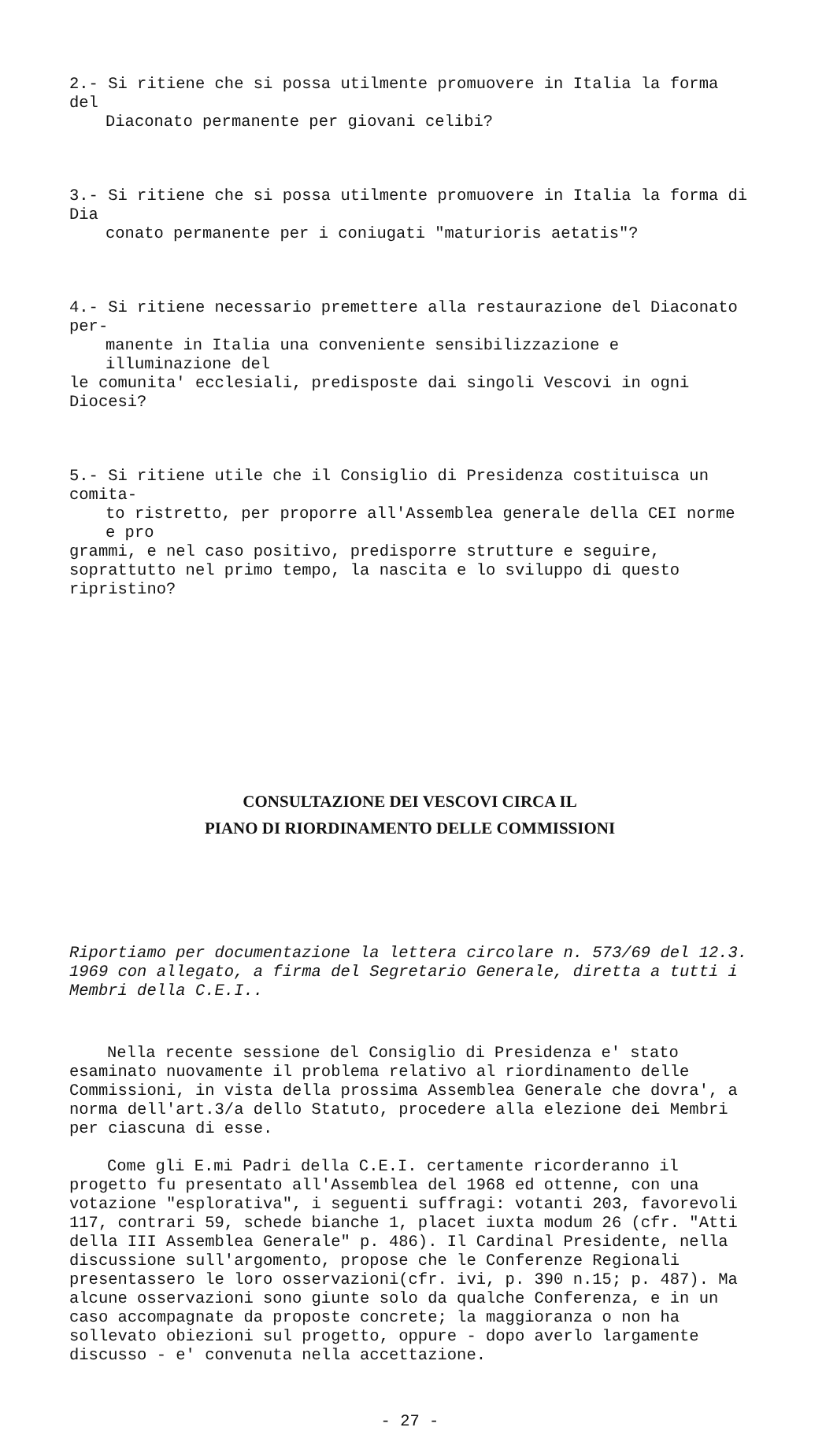2.- Si ritiene che si possa utilmente promuovere in Italia la forma del
Diaconato permanente per giovani celibi?
3.- Si ritiene che si possa utilmente promuovere in Italia la forma di Dia
conato permanente per i coniugati "maturioris aetatis"?
4.- Si ritiene necessario premettere alla restaurazione del Diaconato per-
manente in Italia una conveniente sensibilizzazione e illuminazione del
le comunita' ecclesiali, predisposte dai singoli Vescovi in ogni Diocesi?
5.- Si ritiene utile che il Consiglio di Presidenza costituisca un comita-
to ristretto, per proporre all'Assemblea generale della CEI norme e pro
grammi, e nel caso positivo, predisporre strutture e seguire, soprattutto nel primo tempo, la nascita e lo sviluppo di questo ripristino?
CONSULTAZIONE DEI VESCOVI CIRCA IL
PIANO DI RIORDINAMENTO DELLE COMMISSIONI
Riportiamo per documentazione la lettera circolare n. 573/69 del 12.3. 1969 con allegato, a firma del Segretario Generale, diretta a tutti i Membri della C.E.I..
Nella recente sessione del Consiglio di Presidenza e' stato esaminato nuovamente il problema relativo al riordinamento delle Commissioni, in vista della prossima Assemblea Generale che dovra', a norma dell'art.3/a dello Statuto, procedere alla elezione dei Membri per ciascuna di esse.
Come gli E.mi Padri della C.E.I. certamente ricorderanno il progetto fu presentato all'Assemblea del 1968 ed ottenne, con una votazione "esplorativa", i seguenti suffragi: votanti 203, favorevoli 117, contrari 59, schede bianche 1, placet iuxta modum 26 (cfr. "Atti della III Assemblea Generale" p. 486). Il Cardinal Presidente, nella discussione sull'argomento, propose che le Conferenze Regionali presentassero le loro osservazioni(cfr. ivi, p. 390 n.15; p. 487). Ma alcune osservazioni sono giunte solo da qualche Conferenza, e in un caso accompagnate da proposte concrete; la maggioranza o non ha sollevato obiezioni sul progetto, oppure - dopo averlo largamente discusso - e' convenuta nella accettazione.
- 27 -